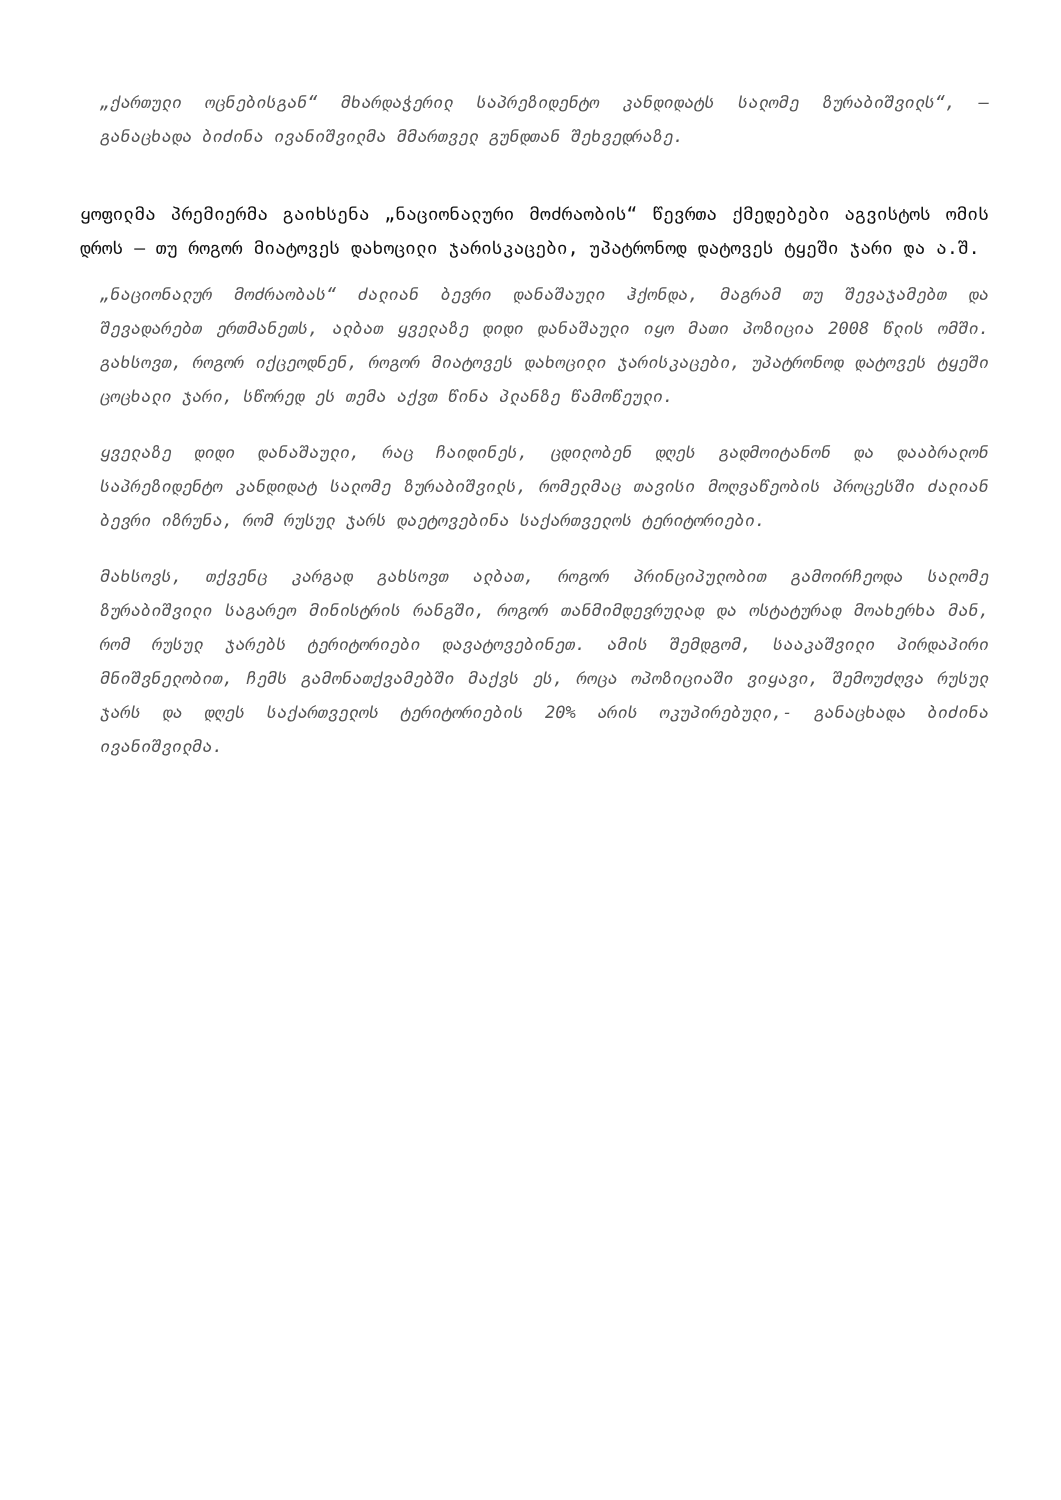„ქართული ოცნებისგან“ მხარდაჭერილ საპრეზიდენტო კანდიდატს სალომე ზურაბიშვილს“, — განაცხადა ბიძინა ივანიშვილმა მმართველ გუნდთან შეხვედრაზე.
ყოფილმა პრემიერმა გაიხსენა „ნაციონალური მოძრაობის“ წევრთა ქმედებები აგვისტოს ომის დროს — თუ როგორ მიატოვეს დახოცილი ჯარისკაცები, უპატრონოდ დატოვეს ტყეში ჯარი და ა.შ.
„ნაციონალურ მოძრაობას“ ძალიან ბევრი დანაშაული ჰქონდა, მაგრამ თუ შევაჯამებთ და შევადარებთ ერთმანეთს, ალბათ ყველაზე დიდი დანაშაული იყო მათი პოზიცია 2008 წლის ომში. გახსოვთ, როგორ იქცეოდნენ, როგორ მიატოვეს დახოცილი ჯარისკაცები, უპატრონოდ დატოვეს ტყეში ცოცხალი ჯარი, სწორედ ეს თემა აქვთ წინა პლანზე წამოწეული.
ყველაზე დიდი დანაშაული, რაც ჩაიდინეს, ცდილობენ დღეს გადმოიტანონ და დააბრალონ საპრეზიდენტო კანდიდატ სალომე ზურაბიშვილს, რომელმაც თავისი მოღვაწეობის პროცესში ძალიან ბევრი იზრუნა, რომ რუსულ ჯარს დაეტოვებინა საქართველოს ტერიტორიები.
მახსოვს, თქვენც კარგად გახსოვთ ალბათ, როგორ პრინციპულობით გამოირჩეოდა სალომე ზურაბიშვილი საგარეო მინისტრის რანგში, როგორ თანმიმდევრულად და ოსტატურად მოახერხა მან, რომ რუსულ ჯარებს ტერიტორიები დავატოვებინეთ. ამის შემდგომ, სააკაშვილი პირდაპირი მნიშვნელობით, ჩემს გამონათქვამებში მაქვს ეს, როცა ოპოზიციაში ვიყავი, შემოუძღვა რუსულ ჯარს და დღეს საქართველოს ტერიტორიების 20% არის ოკუპირებული,- განაცხადა ბიძინა ივანიშვილმა.